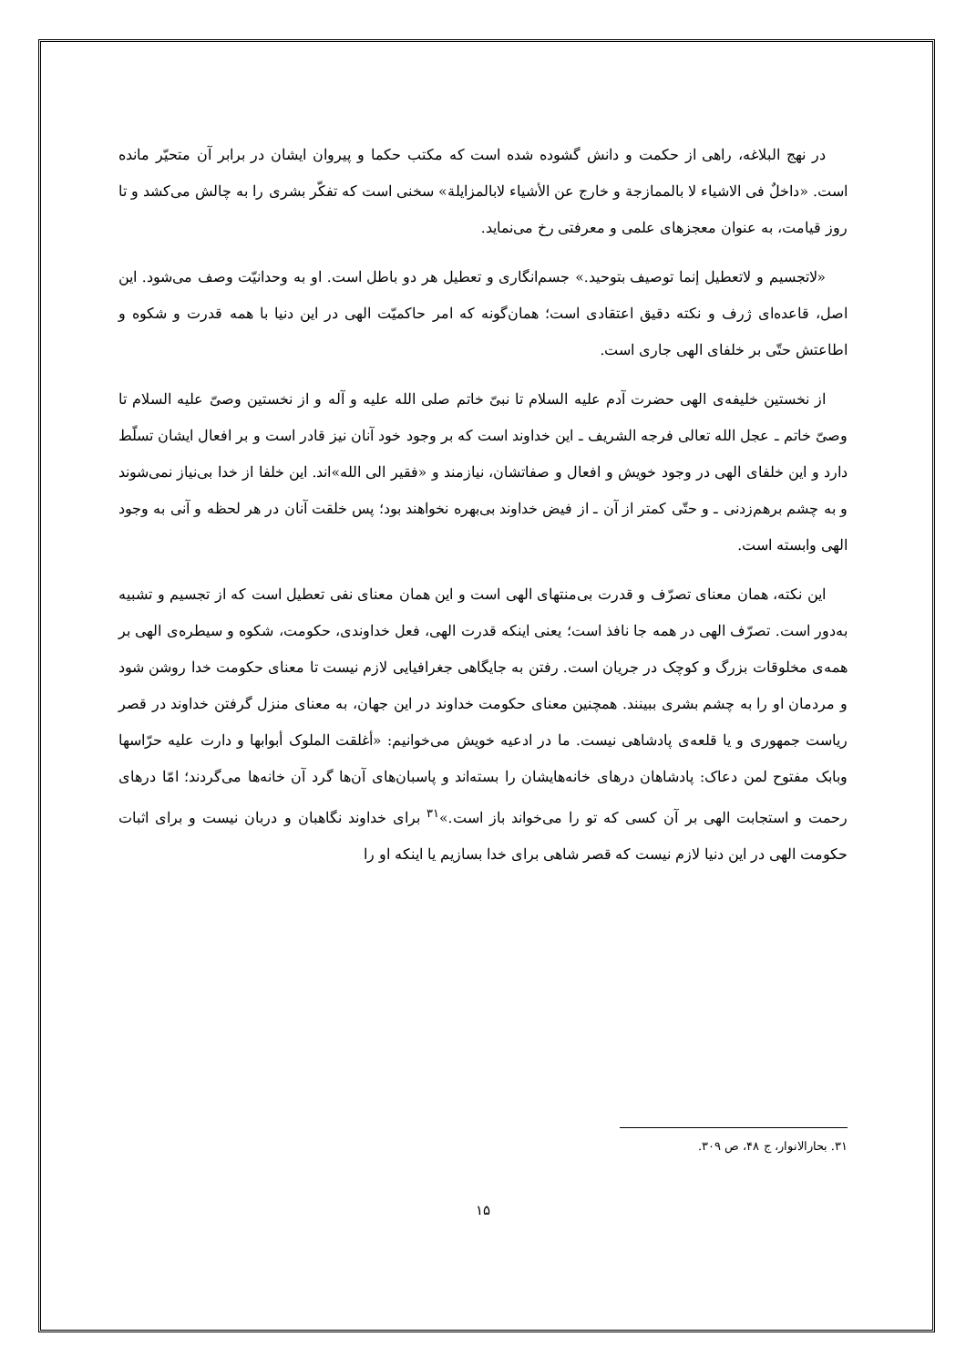در نهج البلاغه، راهی از حکمت و دانش گشوده شده است که مکتب حکما و پیروان ایشان در برابر آن متحیّر مانده است. «داخلٌ فی الاشیاء لا بالممازجة و خارج عن الأشیاء لابالمزایلة» سخنی است که تفکّر بشری را به چالش می‌کشد و تا روز قیامت، به عنوان معجزهای علمی و معرفتی رخ می‌نماید.
«لاتجسیم و لاتعطیل إنما توصیف بتوحید.» جسم‌انگاری و تعطیل هر دو باطل است. او به وحدانیّت وصف می‌شود. این اصل، قاعده‌ای ژرف و نکته دقیق اعتقادی است؛ همان‌گونه که امر حاکمیّت الهی در این دنیا با همه قدرت و شکوه و اطاعتش حتّی بر خلفای الهی جاری است.
از نخستین خلیفه‌ی الهی حضرت آدم علیه السلام تا نبیّ خاتم صلی الله علیه و آله و از نخستین وصیّ علیه السلام تا وصیّ خاتم ـ عجل الله تعالی فرجه الشریف ـ این خداوند است که بر وجود خود آنان نیز قادر است و بر افعال ایشان تسلّط دارد و این خلفای الهی در وجود خویش و افعال و صفاتشان، نیازمند و «فقیر الی الله»اند. این خلفا از خدا بی‌نیاز نمی‌شوند و به چشم برهم‌زدنی ـ و حتّی کمتر از آن ـ از فیض خداوند بی‌بهره نخواهند بود؛ پس خلقت آنان در هر لحظه و آنی به وجود الهی وابسته است.
این نکته، همان معنای تصرّف و قدرت بی‌منتهای الهی است و این همان معنای نفی تعطیل است که از تجسیم و تشبیه به‌دور است. تصرّف الهی در همه جا نافذ است؛ یعنی اینکه قدرت الهی، فعل خداوندی، حکومت، شکوه و سیطره‌ی الهی بر همه‌ی مخلوقات بزرگ و کوچک در جریان است. رفتن به جایگاهی جغرافیایی لازم نیست تا معنای حکومت خدا روشن شود و مردمان او را به چشم بشری ببینند. همچنین معنای حکومت خداوند در این جهان، به معنای منزل گرفتن خداوند در قصر ریاست جمهوری و یا قلعه‌ی پادشاهی نیست. ما در ادعیه خویش می‌خوانیم: «أغلقت الملوک أبوابها و دارت علیه حرّاسها وبابک مفتوح لمن دعاک: پادشاهان درهای خانه‌هایشان را بسته‌اند و پاسبان‌های آن‌ها گرد آن خانه‌ها می‌گردند؛ امّا درهای رحمت و استجابت الهی بر آن کسی که تو را می‌خواند باز است.»<sup>۳۱</sup> برای خداوند نگاهبان و دربان نیست و برای اثبات حکومت الهی در این دنیا لازم نیست که قصر شاهی برای خدا بسازیم یا اینکه او را
۳۱. بحارالانوار، ج ۴۸، ص ۳۰۹.
۱۵